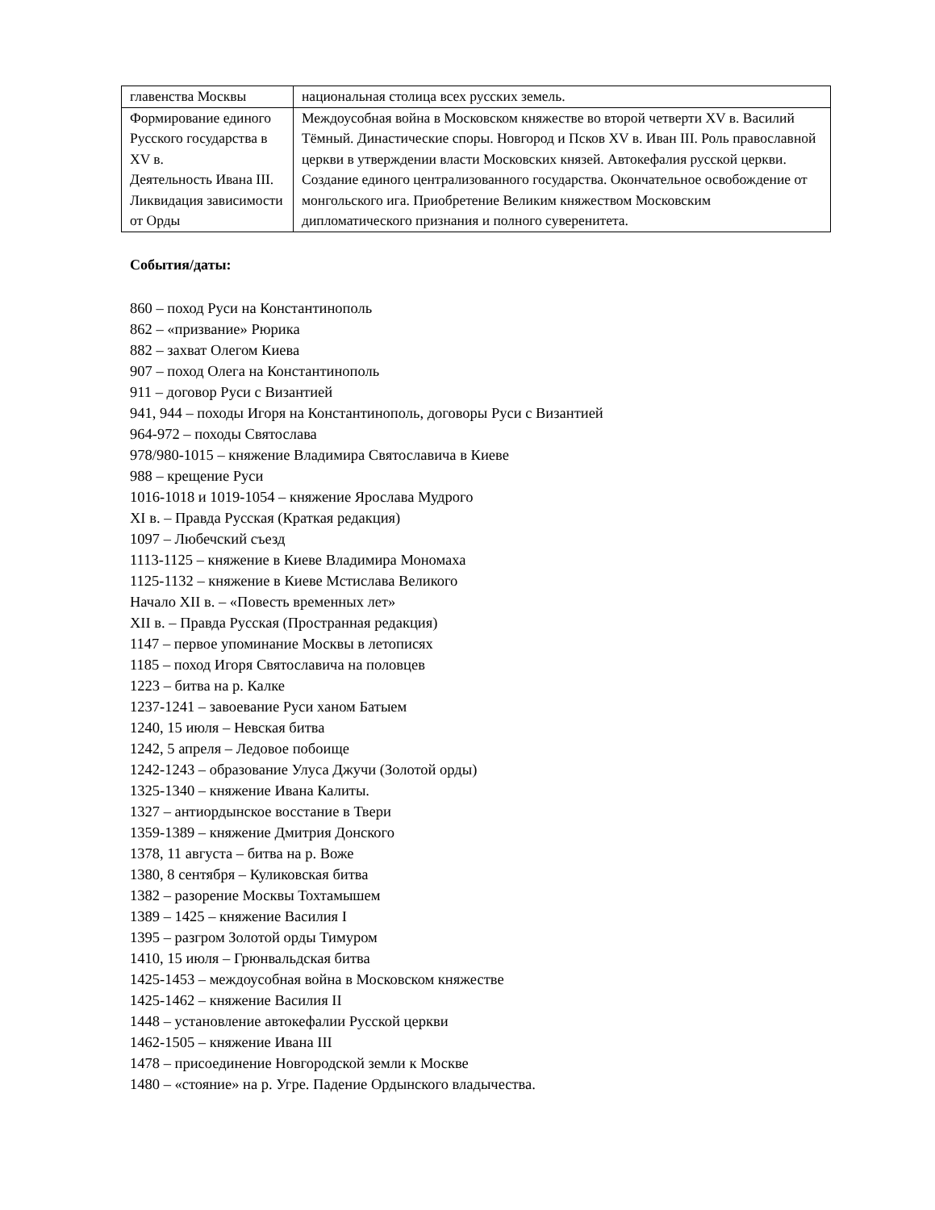| главенства Москвы | национальная столица всех русских земель. |
| Формирование единого Русского государства в XV в. Деятельность Ивана III. Ликвидация зависимости от Орды | Междоусобная война в Московском княжестве во второй четверти XV в. Василий Тёмный. Династические споры. Новгород и Псков XV в. Иван III. Роль православной церкви в утверждении власти Московских князей. Автокефалия русской церкви. Создание единого централизованного государства. Окончательное освобождение от монгольского ига. Приобретение Великим княжеством Московским дипломатического признания и полного суверенитета. |
События/даты:
860 – поход Руси на Константинополь
862 – «призвание» Рюрика
882 – захват Олегом Киева
907 – поход Олега на Константинополь
911 – договор Руси с Византией
941, 944 – походы Игоря на Константинополь, договоры Руси с Византией
964-972 – походы Святослава
978/980-1015 – княжение Владимира Святославича в Киеве
988 – крещение Руси
1016-1018 и 1019-1054 – княжение Ярослава Мудрого
XI в. – Правда Русская (Краткая редакция)
1097 – Любечский съезд
1113-1125 – княжение в Киеве Владимира Мономаха
1125-1132 – княжение в Киеве Мстислава Великого
Начало XII в. – «Повесть временных лет»
XII в. – Правда Русская (Пространная редакция)
1147 – первое упоминание Москвы в летописях
1185 – поход Игоря Святославича на половцев
1223 – битва на р. Калке
1237-1241 – завоевание Руси ханом Батыем
1240, 15 июля – Невская битва
1242, 5 апреля – Ледовое побоище
1242-1243 – образование Улуса Джучи (Золотой орды)
1325-1340 – княжение Ивана Калиты.
1327 – антиордынское восстание в Твери
1359-1389 – княжение Дмитрия Донского
1378, 11 августа – битва на р. Воже
1380, 8 сентября – Куликовская битва
1382 – разорение Москвы Тохтамышем
1389 – 1425 – княжение Василия I
1395 – разгром Золотой орды Тимуром
1410, 15 июля – Грюнвальдская битва
1425-1453 – междоусобная война в Московском княжестве
1425-1462 – княжение Василия II
1448 – установление автокефалии Русской церкви
1462-1505 – княжение Ивана III
1478 – присоединение Новгородской земли к Москве
1480 – «стояние» на р. Угре. Падение Ордынского владычества.